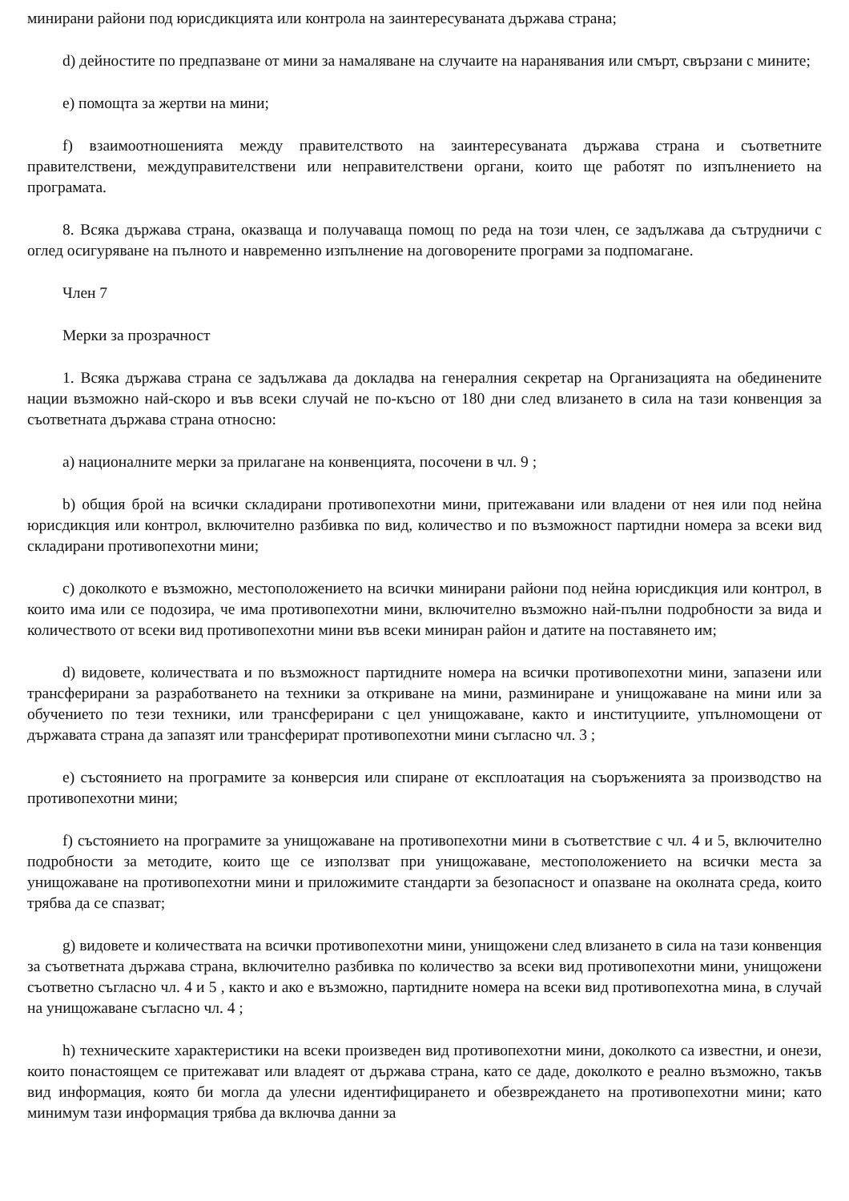минирани райони под юрисдикцията или контрола на заинтересуваната държава страна;
d) дейностите по предпазване от мини за намаляване на случаите на наранявания или смърт, свързани с мините;
e) помощта за жертви на мини;
f) взаимоотношенията между правителството на заинтересуваната държава страна и съответните правителствени, междуправителствени или неправителствени органи, които ще работят по изпълнението на програмата.
8. Всяка държава страна, оказваща и получаваща помощ по реда на този член, се задължава да сътрудничи с оглед осигуряване на пълното и навременно изпълнение на договорените програми за подпомагане.
Член 7
Мерки за прозрачност
1. Всяка държава страна се задължава да докладва на генералния секретар на Организацията на обединените нации възможно най-скоро и във всеки случай не по-късно от 180 дни след влизането в сила на тази конвенция за съответната държава страна относно:
a) националните мерки за прилагане на конвенцията, посочени в чл. 9 ;
b) общия брой на всички складирани противопехотни мини, притежавани или владени от нея или под нейна юрисдикция или контрол, включително разбивка по вид, количество и по възможност партидни номера за всеки вид складирани противопехотни мини;
c) доколкото е възможно, местоположението на всички минирани райони под нейна юрисдикция или контрол, в които има или се подозира, че има противопехотни мини, включително възможно най-пълни подробности за вида и количеството от всеки вид противопехотни мини във всеки миниран район и датите на поставянето им;
d) видовете, количествата и по възможност партидните номера на всички противопехотни мини, запазени или трансферирани за разработването на техники за откриване на мини, разминиране и унищожаване на мини или за обучението по тези техники, или трансферирани с цел унищожаване, както и институциите, упълномощени от държавата страна да запазят или трансферират противопехотни мини съгласно чл. 3 ;
e) състоянието на програмите за конверсия или спиране от експлоатация на съоръженията за производство на противопехотни мини;
f) състоянието на програмите за унищожаване на противопехотни мини в съответствие с чл. 4 и 5, включително подробности за методите, които ще се използват при унищожаване, местоположението на всички места за унищожаване на противопехотни мини и приложимите стандарти за безопасност и опазване на околната среда, които трябва да се спазват;
g) видовете и количествата на всички противопехотни мини, унищожени след влизането в сила на тази конвенция за съответната държава страна, включително разбивка по количество за всеки вид противопехотни мини, унищожени съответно съгласно чл. 4 и 5 , както и ако е възможно, партидните номера на всеки вид противопехотна мина, в случай на унищожаване съгласно чл. 4 ;
h) техническите характеристики на всеки произведен вид противопехотни мини, доколкото са известни, и онези, които понастоящем се притежават или владеят от държава страна, като се даде, доколкото е реално възможно, такъв вид информация, която би могла да улесни идентифицирането и обезвреждането на противопехотни мини; като минимум тази информация трябва да включва данни за